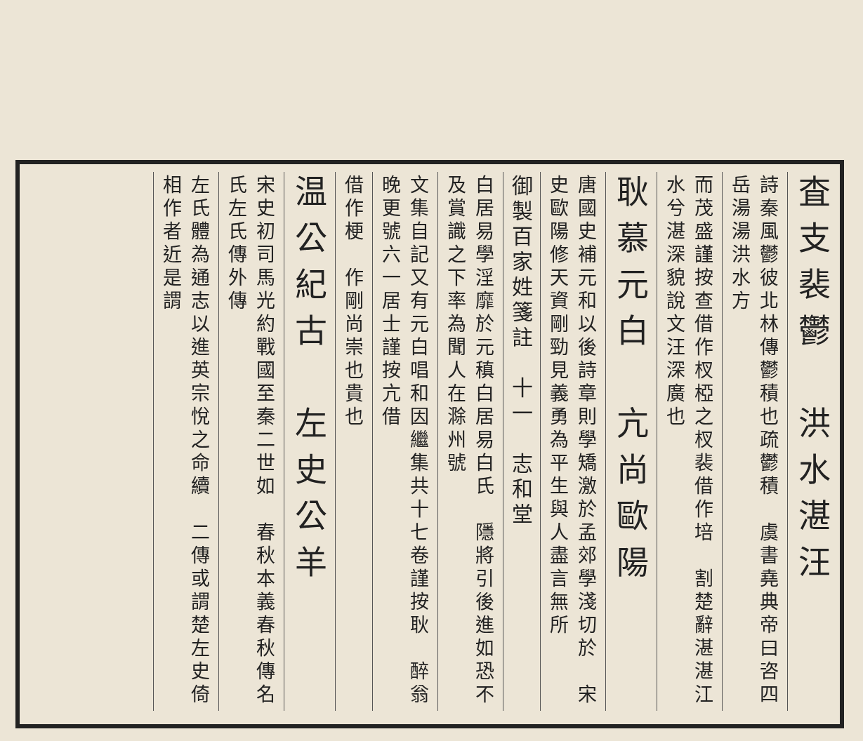査支裴鬱　洪水湛汪
詩秦風鬱彼北林傳鬱積也疏鬱積　虞書堯典帝曰咨四岳湯湯洪水方
而茂盛謹按查借作杈椏之杈裴借作培　割楚辭湛湛江水兮湛深貌說文汪深廣也
耿慕元白　亢尚歐陽
唐國史補元和以後詩章則學矯激於孟郊學淺切於　宋史歐陽修天資剛勁見義勇為平生與人盡言無所
御製百家姓箋註　十一　志和堂
白居易學淫靡於元稹白居易白氏　隱將引後進如恐不及賞識之下率為聞人在滁州號
文集自記又有元白唱和因繼集共十七卷謹按耿　醉翁晚更號六一居士謹按亢借
借作梗　作剛尚崇也貴也
温公紀古　左史公羊
宋史初司馬光約戰國至秦二世如　春秋本義春秋傳名氏左氏傳外傳
左氏體為通志以進英宗悅之命續　二傳或謂楚左史倚相作者近是謂